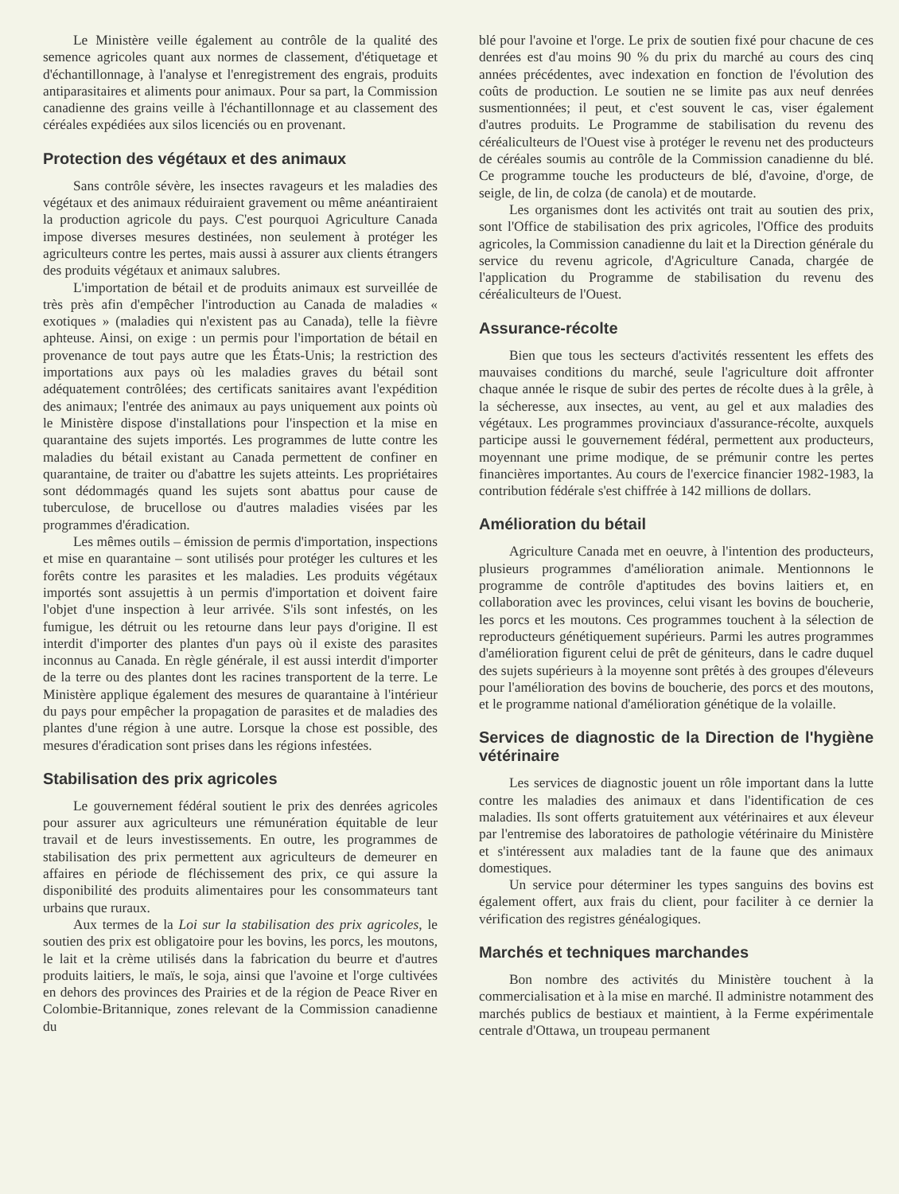Le Ministère veille également au contrôle de la qualité des semence agricoles quant aux normes de classement, d'étiquetage et d'échantillonnage, à l'analyse et l'enregistrement des engrais, produits antiparasitaires et aliments pour animaux. Pour sa part, la Commission canadienne des grains veille à l'échantillonnage et au classement des céréales expédiées aux silos licenciés ou en provenant.
Protection des végétaux et des animaux
Sans contrôle sévère, les insectes ravageurs et les maladies des végétaux et des animaux réduiraient gravement ou même anéantiraient la production agricole du pays. C'est pourquoi Agriculture Canada impose diverses mesures destinées, non seulement à protéger les agriculteurs contre les pertes, mais aussi à assurer aux clients étrangers des produits végétaux et animaux salubres.
L'importation de bétail et de produits animaux est surveillée de très près afin d'empêcher l'introduction au Canada de maladies « exotiques » (maladies qui n'existent pas au Canada), telle la fièvre aphteuse. Ainsi, on exige : un permis pour l'importation de bétail en provenance de tout pays autre que les États-Unis; la restriction des importations aux pays où les maladies graves du bétail sont adéquatement contrôlées; des certificats sanitaires avant l'expédition des animaux; l'entrée des animaux au pays uniquement aux points où le Ministère dispose d'installations pour l'inspection et la mise en quarantaine des sujets importés. Les programmes de lutte contre les maladies du bétail existant au Canada permettent de confiner en quarantaine, de traiter ou d'abattre les sujets atteints. Les propriétaires sont dédommagés quand les sujets sont abattus pour cause de tuberculose, de brucellose ou d'autres maladies visées par les programmes d'éradication.
Les mêmes outils – émission de permis d'importation, inspections et mise en quarantaine – sont utilisés pour protéger les cultures et les forêts contre les parasites et les maladies. Les produits végétaux importés sont assujettis à un permis d'importation et doivent faire l'objet d'une inspection à leur arrivée. S'ils sont infestés, on les fumigue, les détruit ou les retourne dans leur pays d'origine. Il est interdit d'importer des plantes d'un pays où il existe des parasites inconnus au Canada. En règle générale, il est aussi interdit d'importer de la terre ou des plantes dont les racines transportent de la terre. Le Ministère applique également des mesures de quarantaine à l'intérieur du pays pour empêcher la propagation de parasites et de maladies des plantes d'une région à une autre. Lorsque la chose est possible, des mesures d'éradication sont prises dans les régions infestées.
Stabilisation des prix agricoles
Le gouvernement fédéral soutient le prix des denrées agricoles pour assurer aux agriculteurs une rémunération équitable de leur travail et de leurs investissements. En outre, les programmes de stabilisation des prix permettent aux agriculteurs de demeurer en affaires en période de fléchissement des prix, ce qui assure la disponibilité des produits alimentaires pour les consommateurs tant urbains que ruraux.
Aux termes de la Loi sur la stabilisation des prix agricoles, le soutien des prix est obligatoire pour les bovins, les porcs, les moutons, le lait et la crème utilisés dans la fabrication du beurre et d'autres produits laitiers, le maïs, le soja, ainsi que l'avoine et l'orge cultivées en dehors des provinces des Prairies et de la région de Peace River en Colombie-Britannique, zones relevant de la Commission canadienne du
blé pour l'avoine et l'orge. Le prix de soutien fixé pour chacune de ces denrées est d'au moins 90 % du prix du marché au cours des cinq années précédentes, avec indexation en fonction de l'évolution des coûts de production. Le soutien ne se limite pas aux neuf denrées susmentionnées; il peut, et c'est souvent le cas, viser également d'autres produits. Le Programme de stabilisation du revenu des céréaliculteurs de l'Ouest vise à protéger le revenu net des producteurs de céréales soumis au contrôle de la Commission canadienne du blé. Ce programme touche les producteurs de blé, d'avoine, d'orge, de seigle, de lin, de colza (de canola) et de moutarde.
Les organismes dont les activités ont trait au soutien des prix, sont l'Office de stabilisation des prix agricoles, l'Office des produits agricoles, la Commission canadienne du lait et la Direction générale du service du revenu agricole, d'Agriculture Canada, chargée de l'application du Programme de stabilisation du revenu des céréaliculteurs de l'Ouest.
Assurance-récolte
Bien que tous les secteurs d'activités ressentent les effets des mauvaises conditions du marché, seule l'agriculture doit affronter chaque année le risque de subir des pertes de récolte dues à la grêle, à la sécheresse, aux insectes, au vent, au gel et aux maladies des végétaux. Les programmes provinciaux d'assurance-récolte, auxquels participe aussi le gouvernement fédéral, permettent aux producteurs, moyennant une prime modique, de se prémunir contre les pertes financières importantes. Au cours de l'exercice financier 1982-1983, la contribution fédérale s'est chiffrée à 142 millions de dollars.
Amélioration du bétail
Agriculture Canada met en oeuvre, à l'intention des producteurs, plusieurs programmes d'amélioration animale. Mentionnons le programme de contrôle d'aptitudes des bovins laitiers et, en collaboration avec les provinces, celui visant les bovins de boucherie, les porcs et les moutons. Ces programmes touchent à la sélection de reproducteurs génétiquement supérieurs. Parmi les autres programmes d'amélioration figurent celui de prêt de géniteurs, dans le cadre duquel des sujets supérieurs à la moyenne sont prêtés à des groupes d'éleveurs pour l'amélioration des bovins de boucherie, des porcs et des moutons, et le programme national d'amélioration génétique de la volaille.
Services de diagnostic de la Direction de l'hygiène vétérinaire
Les services de diagnostic jouent un rôle important dans la lutte contre les maladies des animaux et dans l'identification de ces maladies. Ils sont offerts gratuitement aux vétérinaires et aux éleveur par l'entremise des laboratoires de pathologie vétérinaire du Ministère et s'intéressent aux maladies tant de la faune que des animaux domestiques.
Un service pour déterminer les types sanguins des bovins est également offert, aux frais du client, pour faciliter à ce dernier la vérification des registres généalogiques.
Marchés et techniques marchandes
Bon nombre des activités du Ministère touchent à la commercialisation et à la mise en marché. Il administre notamment des marchés publics de bestiaux et maintient, à la Ferme expérimentale centrale d'Ottawa, un troupeau permanent